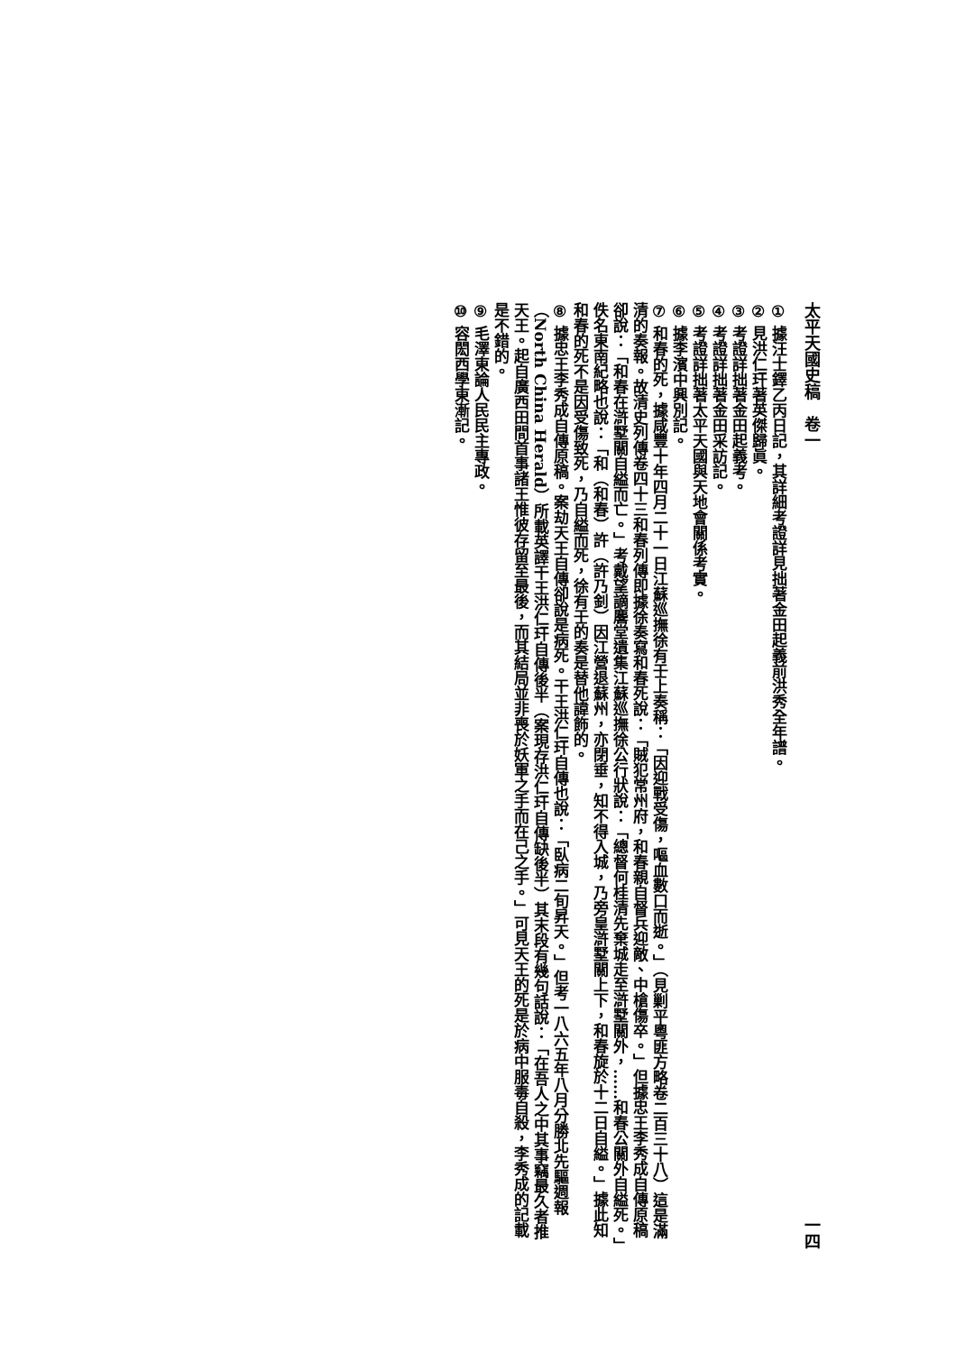太平天國史稿　卷一 一四
① 據汪士鐸乙丙日記，其詳細考證詳見拙著金田起義前洪秀全年譜。
② 見洪仁玕著英傑歸眞。
③ 考證詳拙著金田起義考。
④ 考證詳拙著金田采訪記。
⑤ 考證詳拙著太平天國與天地會關係考實。
⑥ 據李濱中興別記。
⑦ 和春的死，據咸豐十年四月二十一日江蘇巡撫徐有壬上奏稱：「因迎戰受傷，嘔血數口而逝。」（見剿平粵匪方略卷二百三十八）這是滿清的奏報。故清史列傳卷四十三和春列傳即據徐奏寫和春死說：「賊犯常州府，和春親自督兵迎敵、中槍傷卒。」但據忠王李秀成自傳原稿卻說：「和春在滸墅關自縊而亡。」考戴望謫麐堂遺集江蘇巡撫徐公行狀說：「總督何桂清先棄城走至滸墅關外，……和春公關外自縊死。」佚名東南紀略也說：「和（和春）許（許乃釗）因江營退蘇州，亦閉垂，知不得入城，乃旁皇滸墅關上下，和春旋於十二日自縊。」據此知和春的死不是因受傷致死，乃自縊而死，徐有壬的奏是替他諱飾的。
⑧ 據忠王李秀成自傳原稿。案劫天王自傳卻說是病死。干王洪仁玕自傳也說：「臥病二旬昇天。」但考一八六五年八月分勝北先驅週報（North China Herald）所載英譯干王洪仁玕自傳後半（案現存洪仁玕自傳缺後半）其末段有幾句話說：「在吾人之中其事竊最久者推天王。起自廣西田間首事諸王惟彼存留至最後，而其結局並非喪於妖軍之手而在己之手。」可見天王的死是於病中服毒自殺，李秀成的記載是不錯的。
⑨ 毛澤東論人民民主專政。
⑩ 容閎西學東漸記。